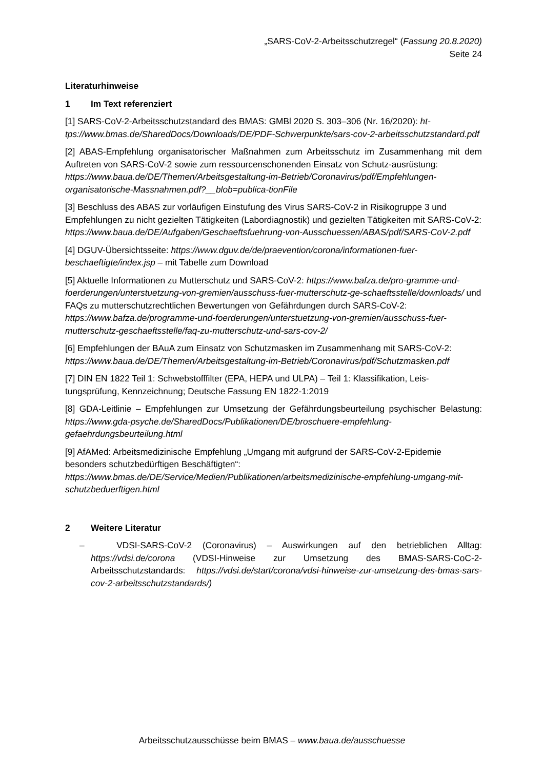„SARS-CoV-2-Arbeitsschutzregel“ (Fassung 20.8.2020)
Seite 24
Literaturhinweise
1 Im Text referenziert
[1] SARS-CoV-2-Arbeitsschutzstandard des BMAS: GMBl 2020 S. 303–306 (Nr. 16/2020): ht-tps://www.bmas.de/SharedDocs/Downloads/DE/PDF-Schwerpunkte/sars-cov-2-arbeitsschutzstandard.pdf
[2] ABAS-Empfehlung organisatorischer Maßnahmen zum Arbeitsschutz im Zusammenhang mit dem Auftreten von SARS-CoV-2 sowie zum ressourcenschonenden Einsatz von Schutz-ausrüstung:
https://www.baua.de/DE/Themen/Arbeitsgestaltung-im-Betrieb/Coronavirus/pdf/Empfehlungen-organisatorische-Massnahmen.pdf?__blob=publica-tionFile
[3] Beschluss des ABAS zur vorläufigen Einstufung des Virus SARS-CoV-2 in Risikogruppe 3 und Empfehlungen zu nicht gezielten Tätigkeiten (Labordiagnostik) und gezielten Tätigkeiten mit SARS-CoV-2:
https://www.baua.de/DE/Aufgaben/Geschaeftsfuehrung-von-Ausschuessen/ABAS/pdf/SARS-CoV-2.pdf
[4] DGUV-Übersichtsseite: https://www.dguv.de/de/praevention/corona/informationen-fuer-beschaeftigte/index.jsp – mit Tabelle zum Download
[5] Aktuelle Informationen zu Mutterschutz und SARS-CoV-2: https://www.bafza.de/pro-gramme-und-foerderungen/unterstuetzung-von-gremien/ausschuss-fuer-mutterschutz-ge-schaeftsstelle/downloads/ und
FAQs zu mutterschutzrechtlichen Bewertungen von Gefährdungen durch SARS-CoV-2:
https://www.bafza.de/programme-und-foerderungen/unterstuetzung-von-gremien/ausschuss-fuer-mutterschutz-geschaeftsstelle/faq-zu-mutterschutz-und-sars-cov-2/
[6] Empfehlungen der BAuA zum Einsatz von Schutzmasken im Zusammenhang mit SARS-CoV-2:
https://www.baua.de/DE/Themen/Arbeitsgestaltung-im-Betrieb/Coronavirus/pdf/Schutzmasken.pdf
[7] DIN EN 1822 Teil 1: Schwebstofffilter (EPA, HEPA und ULPA) – Teil 1: Klassifikation, Leis-tungsprüfung, Kennzeichnung; Deutsche Fassung EN 1822-1:2019
[8] GDA-Leitlinie – Empfehlungen zur Umsetzung der Gefährdungsbeurteilung psychischer Belastung: https://www.gda-psyche.de/SharedDocs/Publikationen/DE/broschuere-empfehlung-gefaehrdungsbeurteilung.html
[9] AfAMed: Arbeitsmedizinische Empfehlung „Umgang mit aufgrund der SARS-CoV-2-Epidemie besonders schutzbedürftigen Beschäftigten“:
https://www.bmas.de/DE/Service/Medien/Publikationen/arbeitsmedizinische-empfehlung-umgang-mit-schutzbeduerftigen.html
2 Weitere Literatur
– VDSI-SARS-CoV-2 (Coronavirus) – Auswirkungen auf den betrieblichen Alltag: https://vdsi.de/corona (VDSI-Hinweise zur Umsetzung des BMAS-SARS-CoC-2-Arbeitsschutzstandards: https://vdsi.de/start/corona/vdsi-hinweise-zur-umsetzung-des-bmas-sars-cov-2-arbeitsschutzstandards/)
Arbeitsschutzausschüsse beim BMAS – www.baua.de/ausschuesse